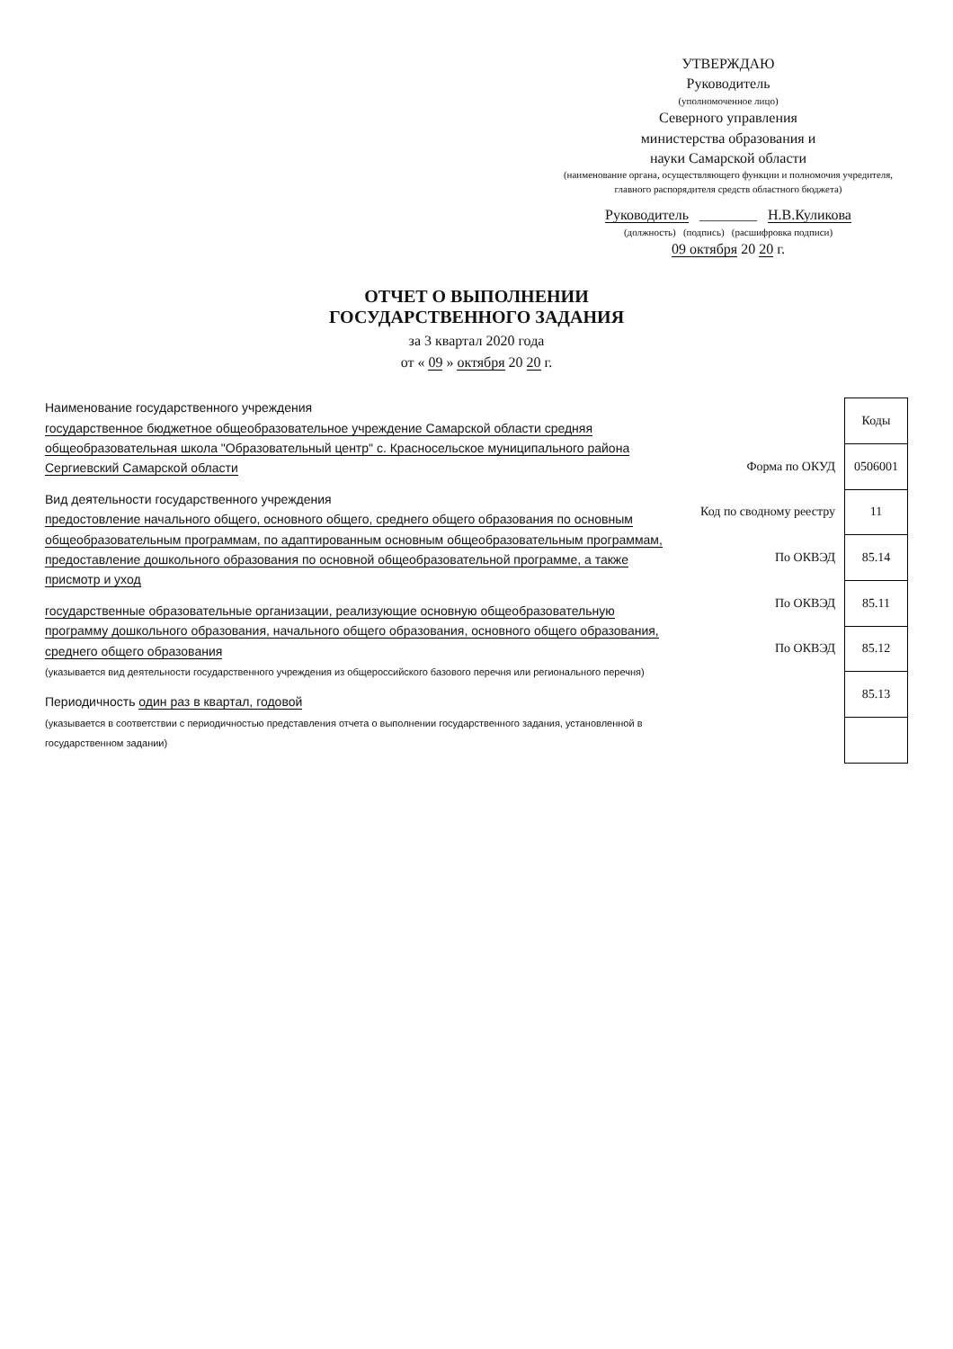УТВЕРЖДАЮ
Руководитель
(уполномоченное лицо)
Северного управления
министерства образования и
науки Самарской области
(наименование органа, осуществляющего функции и полномочия учредителя, главного распорядителя средств областного бюджета)
Руководитель ________ Н.В.Куликова
(должность) (подпись) (расшифровка подписи)
09 октября 20 20 г.
ОТЧЕТ О ВЫПОЛНЕНИИ
ГОСУДАРСТВЕННОГО ЗАДАНИЯ
за 3 квартал 2020 года
от « 09 » октября 20 20 г.
Наименование государственного учреждения
государственное бюджетное общеобразовательное учреждение Самарской области средняя общеобразовательная школа "Образовательный центр" с. Красносельское муниципального района Сергиевский Самарской области
Вид деятельности государственного учреждения
предостовление начального общего, основного общего, среднего общего образования по основным общеобразовательным программам, по адаптированным основным общеобразовательным программам, предоставление дошкольного образования по основной общеобразовательной программе, а также присмотр и уход
государственные образовательные организации, реализующие основную общеобразовательную программу дошкольного образования, начального общего образования, основного общего образования, среднего общего образования
(указывается вид деятельности государственного учреждения из общероссийского базового перечня или регионального перечня)
Периодичность один раз в квартал, годовой
(указывается в соответствии с периодичностью представления отчета о выполнении государственного задания, установленной в государственном задании)
| | Коды |
| Форма по ОКУД | 0506001 |
| Код по сводному реестру | 11 |
| По ОКВЭД | 85.14 |
| По ОКВЭД | 85.11 |
| По ОКВЭД | 85.12 |
| | 85.13 |